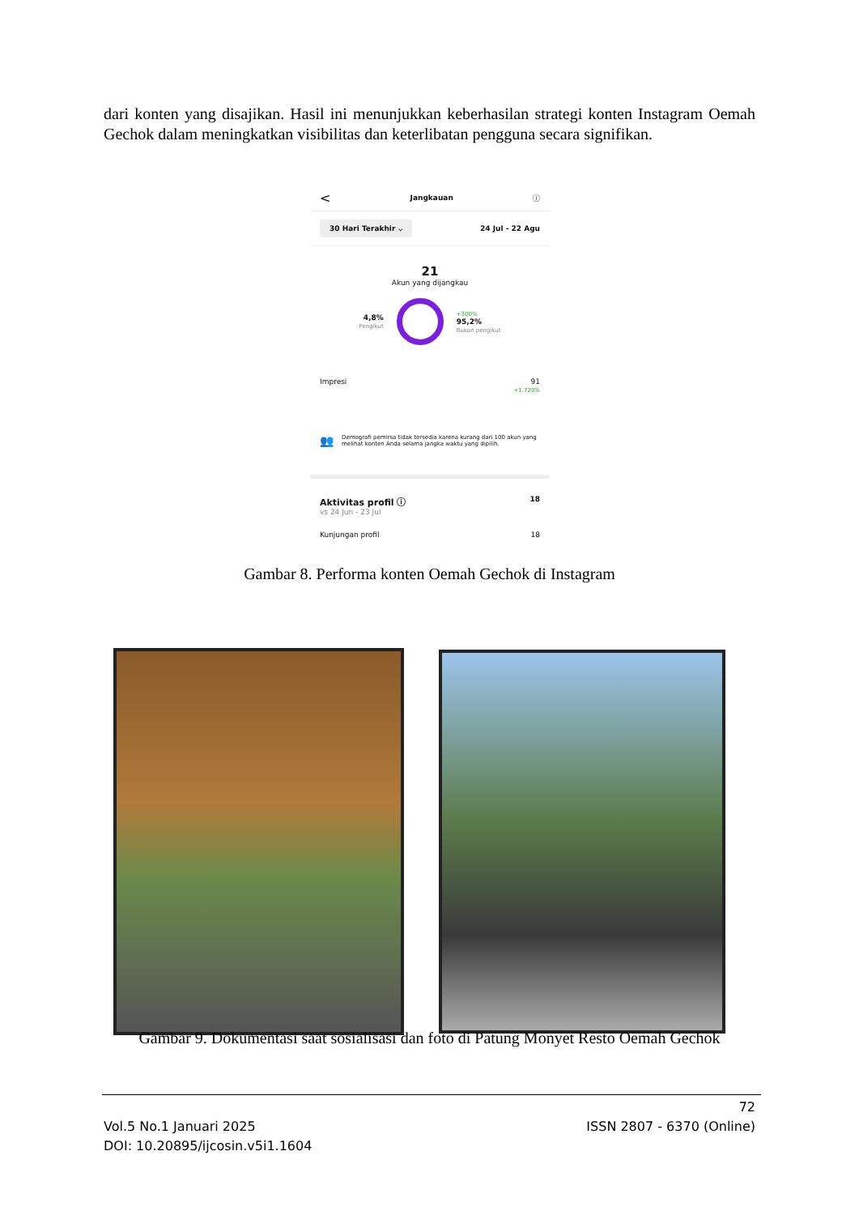dari konten yang disajikan. Hasil ini menunjukkan keberhasilan strategi konten Instagram Oemah Gechok dalam meningkatkan visibilitas dan keterlibatan pengguna secara signifikan.
< Jangkauan ⓘ
30 Hari Terakhir ⌵ 24 Jul - 22 Agu
21
Akun yang dijangkau
4,8%
Pengikut
+300%
95,2%
Bukan pengikut
Impresi 91
+1.720%
👥 Demografi pemirsa tidak tersedia karena kurang dari 100 akun yang melihat konten Anda selama jangka waktu yang dipilih.
Aktivitas profil ⓘ
vs 24 Jun - 23 Jul 18
Kunjungan profil 18
Gambar 8. Performa konten Oemah Gechok di Instagram
Gambar 9. Dokumentasi saat sosialisasi dan foto di Patung Monyet Resto Oemah Gechok
72
Vol.5 No.1 Januari 2025 ISSN 2807 - 6370 (Online)
DOI: 10.20895/ijcosin.v5i1.1604